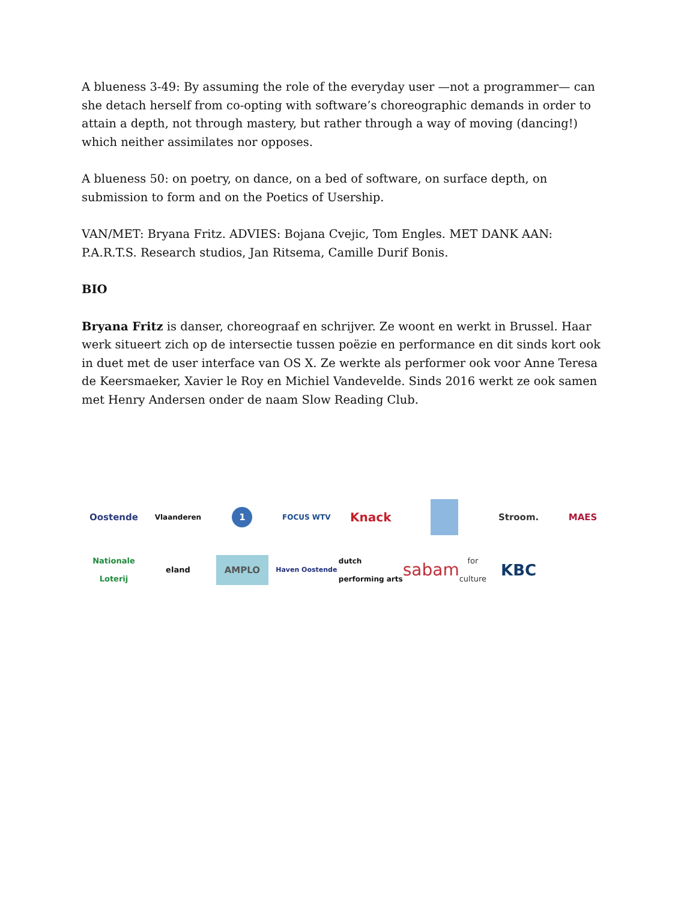A blueness 3-49: By assuming the role of the everyday user —not a programmer— can she detach herself from co-opting with software’s choreographic demands in order to attain a depth, not through mastery, but rather through a way of moving (dancing!) which neither assimilates nor opposes.
A blueness 50: on poetry, on dance, on a bed of software, on surface depth, on submission to form and on the Poetics of Usership.
VAN/MET: Bryana Fritz. ADVIES: Bojana Cvejic, Tom Engles. MET DANK AAN:
P.A.R.T.S. Research studios, Jan Ritsema, Camille Durif Bonis.
BIO
Bryana Fritz is danser, choreograaf en schrijver. Ze woont en werkt in Brussel. Haar werk situeert zich op de intersectie tussen poëzie en performance en dit sinds kort ook in duet met de user interface van OS X. Ze werkte als performer ook voor Anne Teresa de Keersmaeker, Xavier le Roy en Michiel Vandevelde. Sinds 2016 werkt ze ook samen met Henry Andersen onder de naam Slow Reading Club.
Oostende
Vlaanderen
1
FOCUS WTV
Knack
Stroom.
MAES
Nationale Loterij
eland
AMPLO
Haven Oostende
dutch performing arts
sabam for culture
KBC